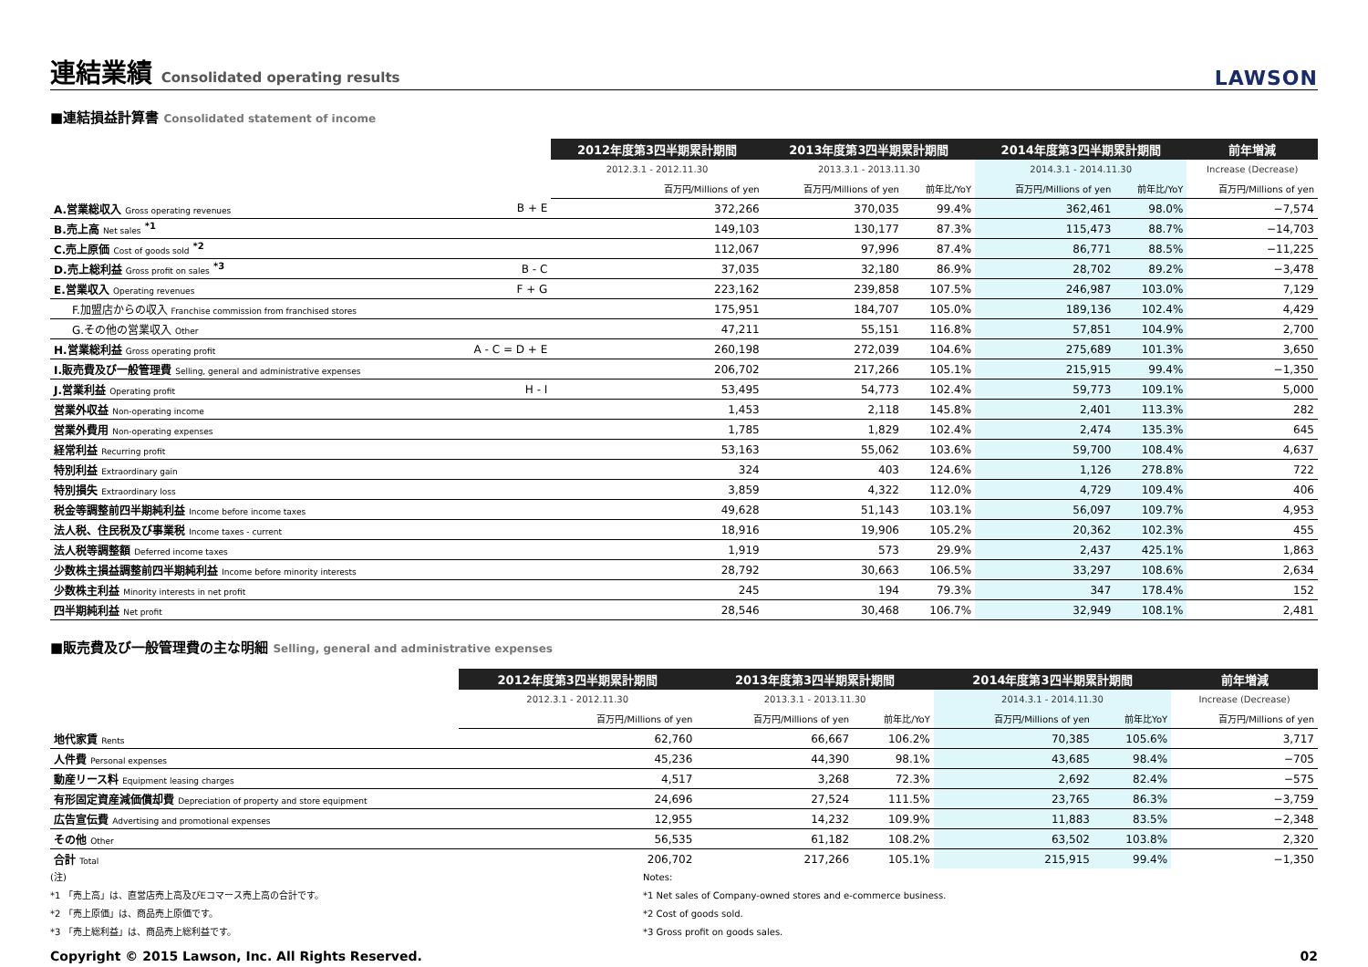連結業績 Consolidated operating results
LAWSON
■連結損益計算書 Consolidated statement of income
| | | 2012年度第3四半期累計期間 | 2013年度第3四半期累計期間 | | 2014年度第3四半期累計期間 | | 前年増減 |
| --- | --- | --- | --- | --- | --- | --- | --- |
| | | 2012.3.1 - 2012.11.30 | 2013.3.1 - 2013.11.30 | | 2014.3.1 - 2014.11.30 | | Increase (Decrease) |
| | | 百万円/Millions of yen | 百万円/Millions of yen | 前年比/YoY | 百万円/Millions of yen | 前年比/YoY | 百万円/Millions of yen |
| A.営業総収入 Gross operating revenues | B + E | 372,266 | 370,035 | 99.4% | 362,461 | 98.0% | −7,574 |
| B.売上高 Net sales <sup>*1</sup> | | 149,103 | 130,177 | 87.3% | 115,473 | 88.7% | −14,703 |
| C.売上原価 Cost of goods sold <sup>*2</sup> | | 112,067 | 97,996 | 87.4% | 86,771 | 88.5% | −11,225 |
| D.売上総利益 Gross profit on sales <sup>*3</sup> | B - C | 37,035 | 32,180 | 86.9% | 28,702 | 89.2% | −3,478 |
| E.営業収入 Operating revenues | F + G | 223,162 | 239,858 | 107.5% | 246,987 | 103.0% | 7,129 |
| F.加盟店からの収入 Franchise commission from franchised stores | | 175,951 | 184,707 | 105.0% | 189,136 | 102.4% | 4,429 |
| G.その他の営業収入 Other | | 47,211 | 55,151 | 116.8% | 57,851 | 104.9% | 2,700 |
| H.営業総利益 Gross operating profit | A - C = D + E | 260,198 | 272,039 | 104.6% | 275,689 | 101.3% | 3,650 |
| I.販売費及び一般管理費 Selling, general and administrative expenses | | 206,702 | 217,266 | 105.1% | 215,915 | 99.4% | −1,350 |
| J.営業利益 Operating profit | H - I | 53,495 | 54,773 | 102.4% | 59,773 | 109.1% | 5,000 |
| 営業外収益 Non-operating income | | 1,453 | 2,118 | 145.8% | 2,401 | 113.3% | 282 |
| 営業外費用 Non-operating expenses | | 1,785 | 1,829 | 102.4% | 2,474 | 135.3% | 645 |
| 経常利益 Recurring profit | | 53,163 | 55,062 | 103.6% | 59,700 | 108.4% | 4,637 |
| 特別利益 Extraordinary gain | | 324 | 403 | 124.6% | 1,126 | 278.8% | 722 |
| 特別損失 Extraordinary loss | | 3,859 | 4,322 | 112.0% | 4,729 | 109.4% | 406 |
| 税金等調整前四半期純利益 Income before income taxes | | 49,628 | 51,143 | 103.1% | 56,097 | 109.7% | 4,953 |
| 法人税、住民税及び事業税 Income taxes - current | | 18,916 | 19,906 | 105.2% | 20,362 | 102.3% | 455 |
| 法人税等調整額 Deferred income taxes | | 1,919 | 573 | 29.9% | 2,437 | 425.1% | 1,863 |
| 少数株主損益調整前四半期純利益 Income before minority interests | | 28,792 | 30,663 | 106.5% | 33,297 | 108.6% | 2,634 |
| 少数株主利益 Minority interests in net profit | | 245 | 194 | 79.3% | 347 | 178.4% | 152 |
| 四半期純利益 Net profit | | 28,546 | 30,468 | 106.7% | 32,949 | 108.1% | 2,481 |
■販売費及び一般管理費の主な明細 Selling, general and administrative expenses
| | 2012年度第3四半期累計期間 | 2013年度第3四半期累計期間 | | 2014年度第3四半期累計期間 | | 前年増減 |
| --- | --- | --- | --- | --- | --- | --- |
| | 2012.3.1 - 2012.11.30 | 2013.3.1 - 2013.11.30 | | 2014.3.1 - 2014.11.30 | | Increase (Decrease) |
| | 百万円/Millions of yen | 百万円/Millions of yen | 前年比/YoY | 百万円/Millions of yen | 前年比YoY | 百万円/Millions of yen |
| 地代家賃 Rents | 62,760 | 66,667 | 106.2% | 70,385 | 105.6% | 3,717 |
| 人件費 Personal expenses | 45,236 | 44,390 | 98.1% | 43,685 | 98.4% | −705 |
| 動産リース料 Equipment leasing charges | 4,517 | 3,268 | 72.3% | 2,692 | 82.4% | −575 |
| 有形固定資産減価償却費 Depreciation of property and store equipment | 24,696 | 27,524 | 111.5% | 23,765 | 86.3% | −3,759 |
| 広告宣伝費 Advertising and promotional expenses | 12,955 | 14,232 | 109.9% | 11,883 | 83.5% | −2,348 |
| その他 Other | 56,535 | 61,182 | 108.2% | 63,502 | 103.8% | 2,320 |
| 合計 Total | 206,702 | 217,266 | 105.1% | 215,915 | 99.4% | −1,350 |
(注)
*1 「売上高」は、直営店売上高及びEコマース売上高の合計です。
*2 「売上原価」は、商品売上原価です。
*3 「売上総利益」は、商品売上総利益です。
Notes:
*1 Net sales of Company-owned stores and e-commerce business.
*2 Cost of goods sold.
*3 Gross profit on goods sales.
Copyright © 2015 Lawson, Inc. All Rights Reserved. 02